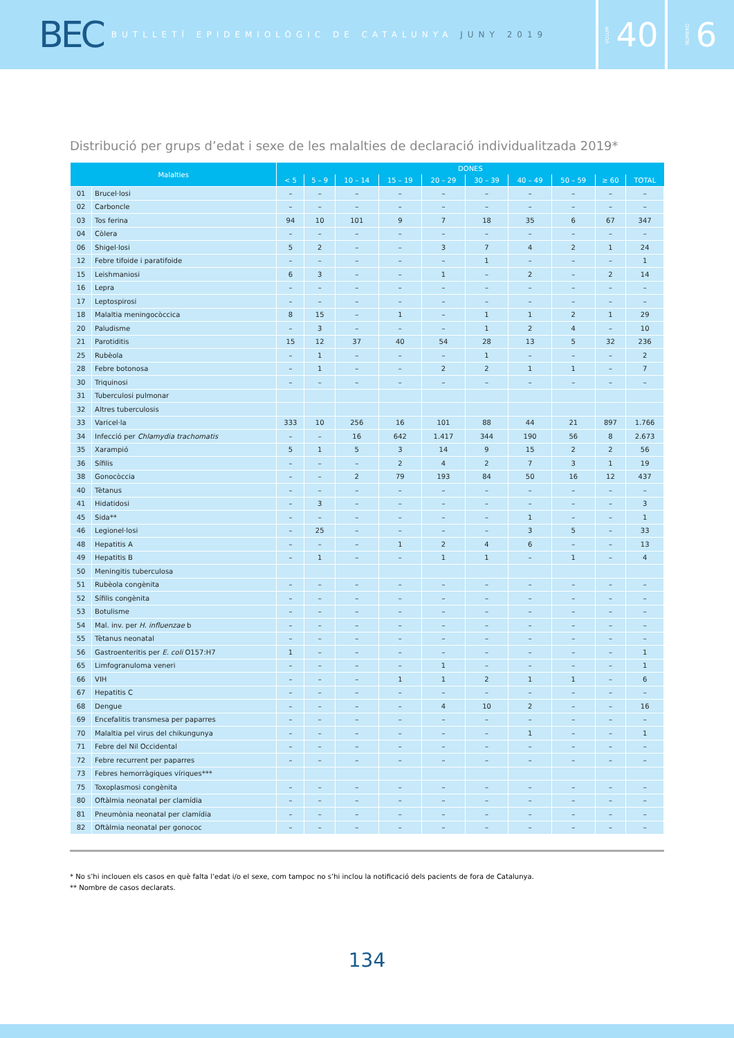BEC BUTLLETÍ EPIDEMIOLÒGIC DE CATALUNYA JUNY 2019
VOLUM 40
NÚMERO 6
Distribució per grups d’edat i sexe de les malalties de declaració individualitzada 2019*
| Malalties | | DONES | | | | | | | | | |
| --- | --- | --- | --- | --- | --- | --- | --- | --- | --- | --- | --- |
| | | < 5 | 5 – 9 | 10 – 14 | 15 – 19 | 20 – 29 | 30 – 39 | 40 – 49 | 50 – 59 | ≥ 60 | TOTAL |
| 01 | Brucel·losi | – | – | – | – | – | – | – | – | – | – |
| 02 | Carboncle | – | – | – | – | – | – | – | – | – | – |
| 03 | Tos ferina | 94 | 10 | 101 | 9 | 7 | 18 | 35 | 6 | 67 | 347 |
| 04 | Còlera | – | – | – | – | – | – | – | – | – | – |
| 06 | Shigel·losi | 5 | 2 | – | – | 3 | 7 | 4 | 2 | 1 | 24 |
| 12 | Febre tifoide i paratifoide | – | – | – | – | – | 1 | – | – | – | 1 |
| 15 | Leishmaniosi | 6 | 3 | – | – | 1 | – | 2 | – | 2 | 14 |
| 16 | Lepra | – | – | – | – | – | – | – | – | – | – |
| 17 | Leptospirosi | – | – | – | – | – | – | – | – | – | – |
| 18 | Malaltia meningocòccica | 8 | 15 | – | 1 | – | 1 | 1 | 2 | 1 | 29 |
| 20 | Paludisme | – | 3 | – | – | – | 1 | 2 | 4 | – | 10 |
| 21 | Parotiditis | 15 | 12 | 37 | 40 | 54 | 28 | 13 | 5 | 32 | 236 |
| 25 | Rubèola | – | 1 | – | – | – | 1 | – | – | – | 2 |
| 28 | Febre botonosa | – | 1 | – | – | 2 | 2 | 1 | 1 | – | 7 |
| 30 | Triquinosi | – | – | – | – | – | – | – | – | – | – |
| 31 | Tuberculosi pulmonar | | | | | | | | | | |
| 32 | Altres tuberculosis | | | | | | | | | | |
| 33 | Varicel·la | 333 | 10 | 256 | 16 | 101 | 88 | 44 | 21 | 897 | 1.766 |
| 34 | Infecció per Chlamydia trachomatis | – | – | 16 | 642 | 1.417 | 344 | 190 | 56 | 8 | 2.673 |
| 35 | Xarampió | 5 | 1 | 5 | 3 | 14 | 9 | 15 | 2 | 2 | 56 |
| 36 | Sífilis | – | – | – | 2 | 4 | 2 | 7 | 3 | 1 | 19 |
| 38 | Gonocòccia | – | – | 2 | 79 | 193 | 84 | 50 | 16 | 12 | 437 |
| 40 | Tètanus | – | – | – | – | – | – | – | – | – | – |
| 41 | Hidatidosi | – | 3 | – | – | – | – | – | – | – | 3 |
| 45 | Sida** | – | – | – | – | – | – | 1 | – | – | 1 |
| 46 | Legionel·losi | – | 25 | – | – | – | – | 3 | 5 | – | 33 |
| 48 | Hepatitis A | – | – | – | 1 | 2 | 4 | 6 | – | – | 13 |
| 49 | Hepatitis B | – | 1 | – | – | 1 | 1 | – | 1 | – | 4 |
| 50 | Meningitis tuberculosa | | | | | | | | | | |
| 51 | Rubèola congènita | – | – | – | – | – | – | – | – | – | – |
| 52 | Sífilis congènita | – | – | – | – | – | – | – | – | – | – |
| 53 | Botulisme | – | – | – | – | – | – | – | – | – | – |
| 54 | Mal. inv. per H. influenzae b | – | – | – | – | – | – | – | – | – | – |
| 55 | Tètanus neonatal | – | – | – | – | – | – | – | – | – | – |
| 56 | Gastroenteritis per E. coli O157:H7 | 1 | – | – | – | – | – | – | – | – | 1 |
| 65 | Limfogranuloma veneri | – | – | – | – | 1 | – | – | – | – | 1 |
| 66 | VIH | – | – | – | 1 | 1 | 2 | 1 | 1 | – | 6 |
| 67 | Hepatitis C | – | – | – | – | – | – | – | – | – | – |
| 68 | Dengue | – | – | – | – | 4 | 10 | 2 | – | – | 16 |
| 69 | Encefalitis transmesa per paparres | – | – | – | – | – | – | – | – | – | – |
| 70 | Malaltia pel virus del chikungunya | – | – | – | – | – | – | 1 | – | – | 1 |
| 71 | Febre del Nil Occidental | – | – | – | – | – | – | – | – | – | – |
| 72 | Febre recurrent per paparres | – | – | – | – | – | – | – | – | – | – |
| 73 | Febres hemorràgiques víriques*** | | | | | | | | | | |
| 75 | Toxoplasmosi congènita | – | – | – | – | – | – | – | – | – | – |
| 80 | Oftàlmia neonatal per clamídia | – | – | – | – | – | – | – | – | – | – |
| 81 | Pneumònia neonatal per clamídia | – | – | – | – | – | – | – | – | – | – |
| 82 | Oftàlmia neonatal per gonococ | – | – | – | – | – | – | – | – | – | – |
* No s’hi inclouen els casos en què falta l’edat i/o el sexe, com tampoc no s’hi inclou la notificació dels pacients de fora de Catalunya.
** Nombre de casos declarats.
134